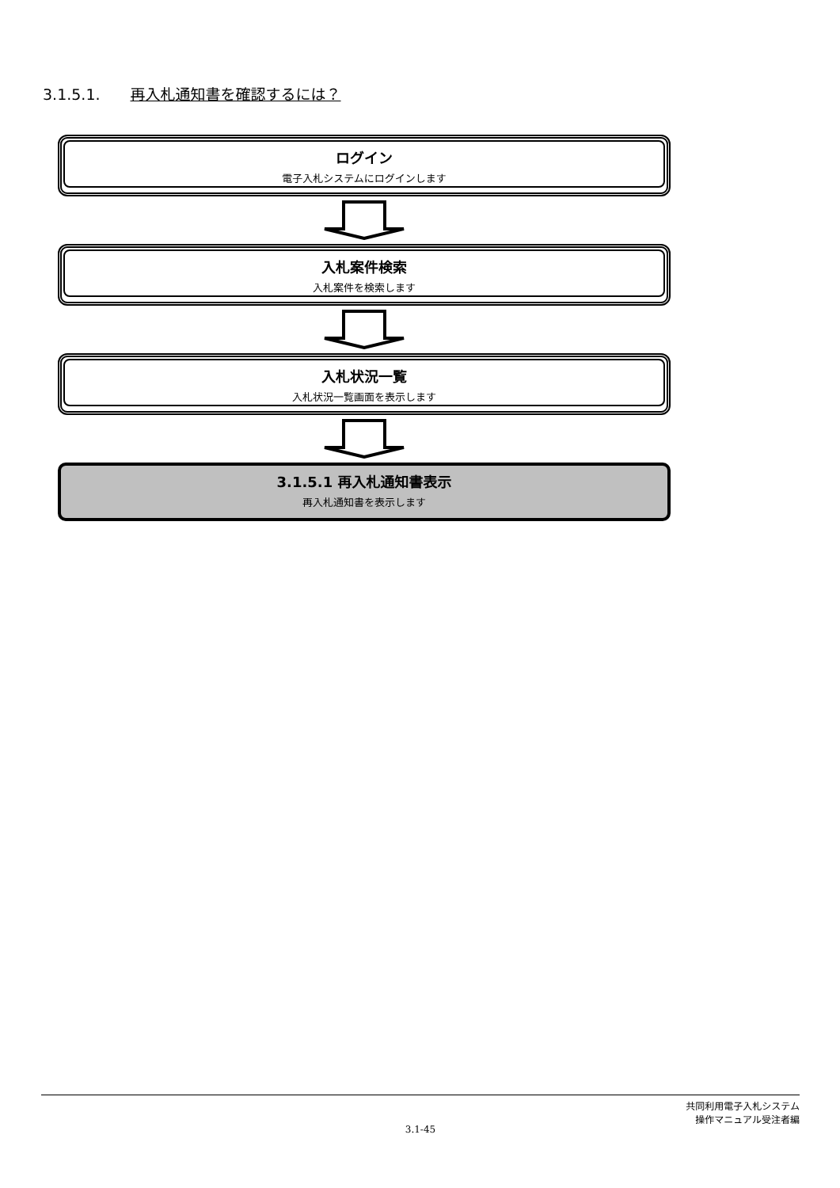3.1.5.1. 再入札通知書を確認するには？
ログイン
電子入札システムにログインします
入札案件検索
入札案件を検索します
入札状況一覧
入札状況一覧画面を表示します
3.1.5.1 再入札通知書表示
再入札通知書を表示します
共同利用電子入札システム
操作マニュアル受注者編
3.1-45